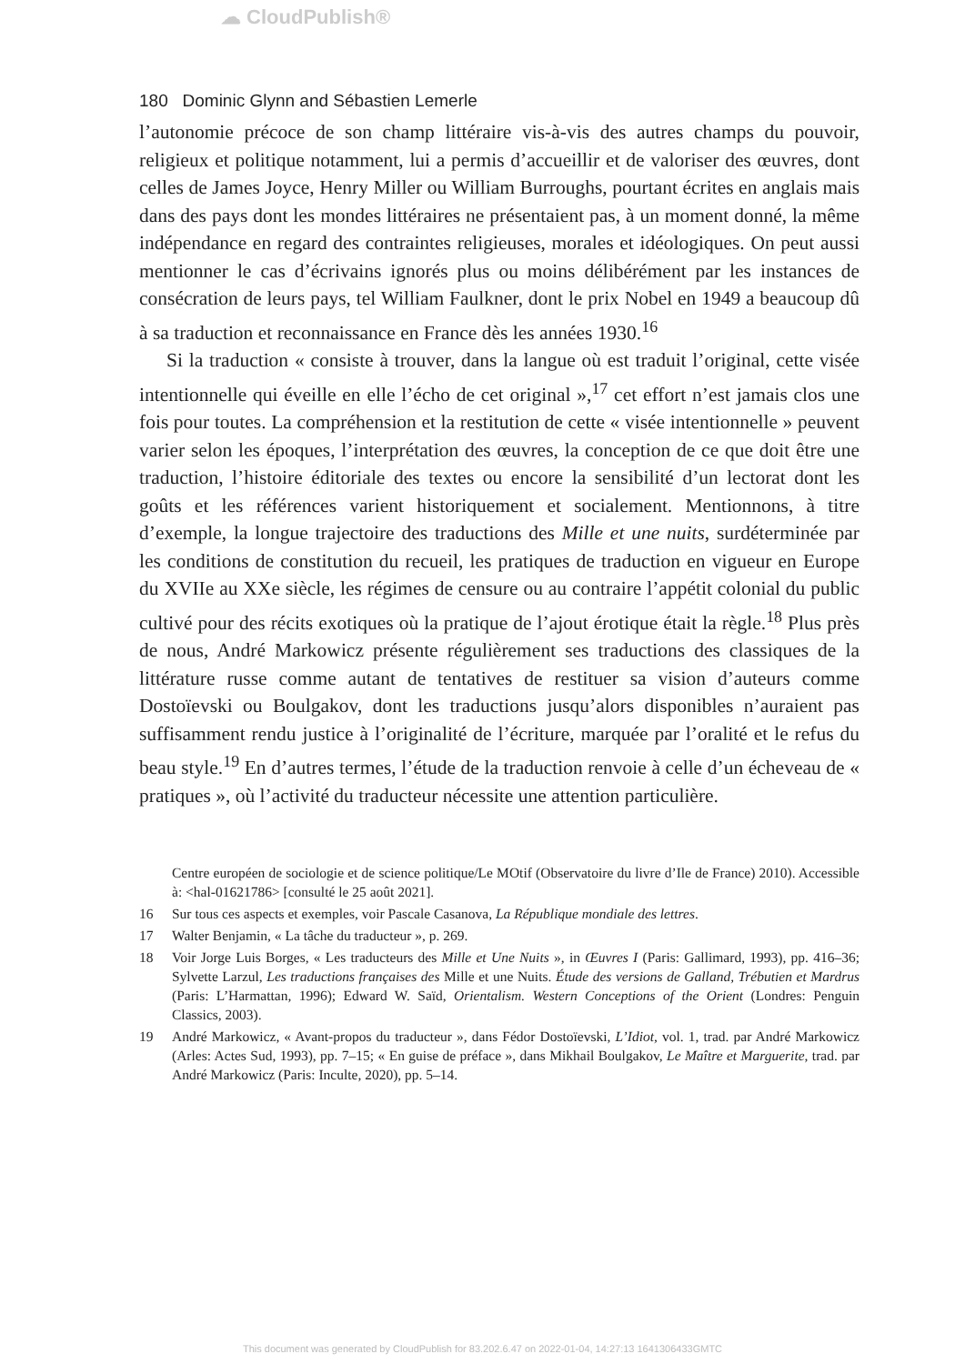☁ CloudPublish®
180 Dominic Glynn and Sébastien Lemerle
l’autonomie précoce de son champ littéraire vis-à-vis des autres champs du pouvoir, religieux et politique notamment, lui a permis d’accueillir et de valoriser des œuvres, dont celles de James Joyce, Henry Miller ou William Burroughs, pourtant écrites en anglais mais dans des pays dont les mondes littéraires ne présentaient pas, à un moment donné, la même indépendance en regard des contraintes religieuses, morales et idéologiques. On peut aussi mentionner le cas d’écrivains ignorés plus ou moins délibérément par les instances de consécration de leurs pays, tel William Faulkner, dont le prix Nobel en 1949 a beaucoup dû à sa traduction et reconnaissance en France dès les années 1930.<sup>16</sup>
Si la traduction « consiste à trouver, dans la langue où est traduit l’original, cette visée intentionnelle qui éveille en elle l’écho de cet original »,<sup>17</sup> cet effort n’est jamais clos une fois pour toutes. La compréhension et la restitution de cette « visée intentionnelle » peuvent varier selon les époques, l’interprétation des œuvres, la conception de ce que doit être une traduction, l’histoire éditoriale des textes ou encore la sensibilité d’un lectorat dont les goûts et les références varient historiquement et socialement. Mentionnons, à titre d’exemple, la longue trajectoire des traductions des Mille et une nuits, surdéterminée par les conditions de constitution du recueil, les pratiques de traduction en vigueur en Europe du XVIIe au XXe siècle, les régimes de censure ou au contraire l’appétit colonial du public cultivé pour des récits exotiques où la pratique de l’ajout érotique était la règle.<sup>18</sup> Plus près de nous, André Markowicz présente régulièrement ses traductions des classiques de la littérature russe comme autant de tentatives de restituer sa vision d’auteurs comme Dostoïevski ou Boulgakov, dont les traductions jusqu’alors disponibles n’auraient pas suffisamment rendu justice à l’originalité de l’écriture, marquée par l’oralité et le refus du beau style.<sup>19</sup> En d’autres termes, l’étude de la traduction renvoie à celle d’un écheveau de « pratiques », où l’activité du traducteur nécessite une attention particulière.
Centre européen de sociologie et de science politique/Le MOtif (Observatoire du livre d’Ile de France) 2010). Accessible à: <hal-01621786> [consulté le 25 août 2021].
16 Sur tous ces aspects et exemples, voir Pascale Casanova, La République mondiale des lettres.
17 Walter Benjamin, « La tâche du traducteur », p. 269.
18 Voir Jorge Luis Borges, « Les traducteurs des Mille et Une Nuits », in Œuvres I (Paris: Gallimard, 1993), pp. 416–36; Sylvette Larzul, Les traductions françaises des Mille et une Nuits. Étude des versions de Galland, Trébutien et Mardrus (Paris: L’Harmattan, 1996); Edward W. Saïd, Orientalism. Western Conceptions of the Orient (Londres: Penguin Classics, 2003).
19 André Markowicz, « Avant-propos du traducteur », dans Fédor Dostoïevski, L’Idiot, vol. 1, trad. par André Markowicz (Arles: Actes Sud, 1993), pp. 7–15; « En guise de préface », dans Mikhail Boulgakov, Le Maître et Marguerite, trad. par André Markowicz (Paris: Inculte, 2020), pp. 5–14.
This document was generated by CloudPublish for 83.202.6.47 on 2022-01-04, 14:27:13 1641306433GMTC